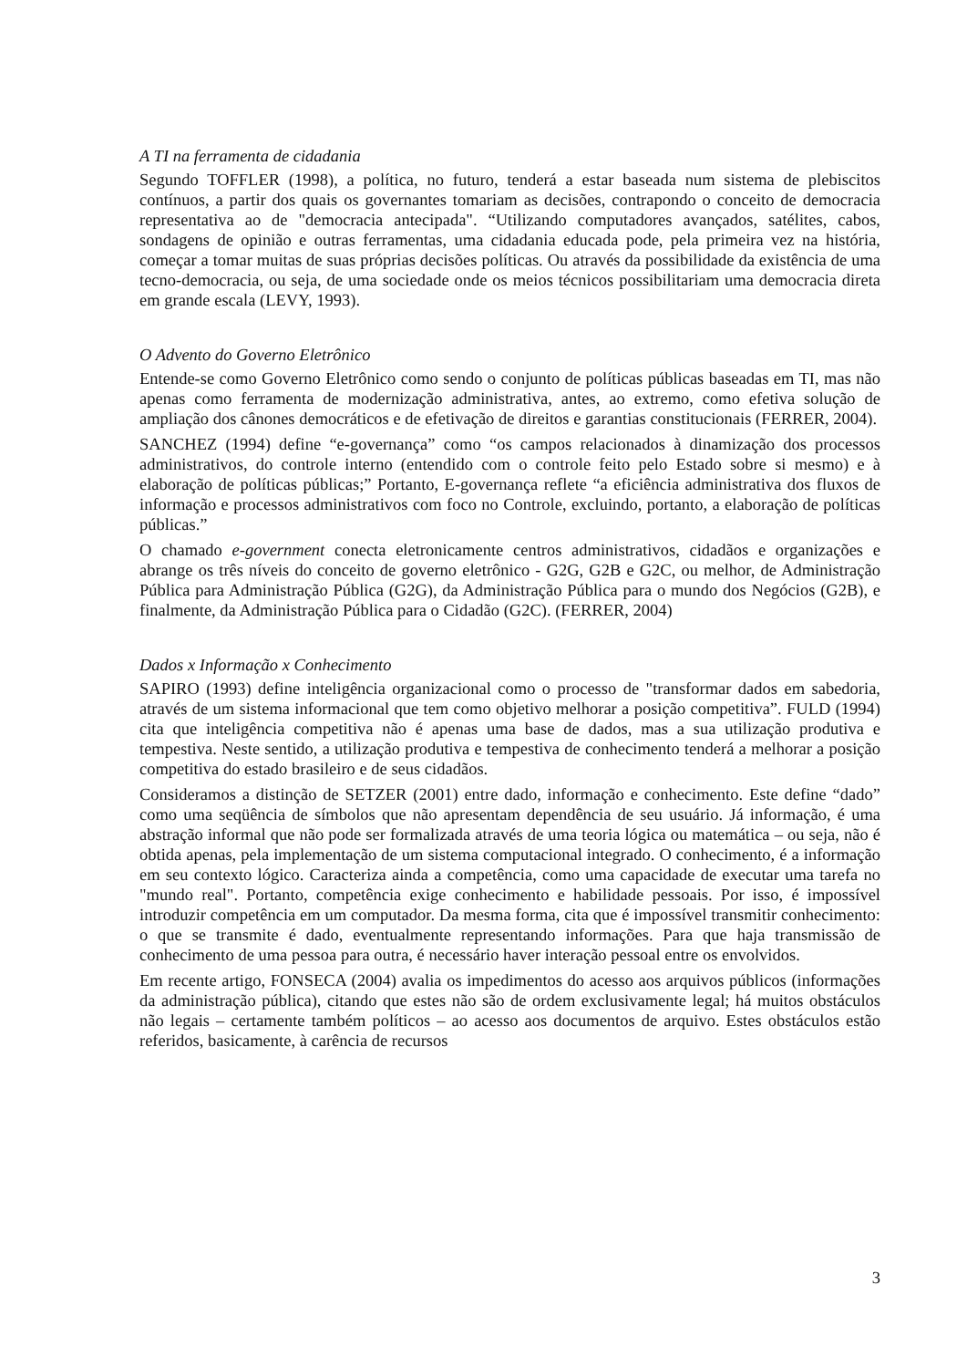A TI na ferramenta de cidadania
Segundo TOFFLER (1998), a política, no futuro, tenderá a estar baseada num sistema de plebiscitos contínuos, a partir dos quais os governantes tomariam as decisões, contrapondo o conceito de democracia representativa ao de "democracia antecipada". “Utilizando computadores avançados, satélites, cabos, sondagens de opinião e outras ferramentas, uma cidadania educada pode, pela primeira vez na história, começar a tomar muitas de suas próprias decisões políticas. Ou através da possibilidade da existência de uma tecno-democracia, ou seja, de uma sociedade onde os meios técnicos possibilitariam uma democracia direta em grande escala (LEVY, 1993).
O Advento do Governo Eletrônico
Entende-se como Governo Eletrônico como sendo o conjunto de políticas públicas baseadas em TI, mas não apenas como ferramenta de modernização administrativa, antes, ao extremo, como efetiva solução de ampliação dos cânones democráticos e de efetivação de direitos e garantias constitucionais (FERRER, 2004).
SANCHEZ (1994) define “e-governança” como “os campos relacionados à dinamização dos processos administrativos, do controle interno (entendido com o controle feito pelo Estado sobre si mesmo) e à elaboração de políticas públicas;” Portanto, E-governança reflete “a eficiência administrativa dos fluxos de informação e processos administrativos com foco no Controle, excluindo, portanto, a elaboração de políticas públicas.”
O chamado e-government conecta eletronicamente centros administrativos, cidadãos e organizações e abrange os três níveis do conceito de governo eletrônico - G2G, G2B e G2C, ou melhor, de Administração Pública para Administração Pública (G2G), da Administração Pública para o mundo dos Negócios (G2B), e finalmente, da Administração Pública para o Cidadão (G2C). (FERRER, 2004)
Dados x Informação x Conhecimento
SAPIRO (1993) define inteligência organizacional como o processo de "transformar dados em sabedoria, através de um sistema informacional que tem como objetivo melhorar a posição competitiva”. FULD (1994) cita que inteligência competitiva não é apenas uma base de dados, mas a sua utilização produtiva e tempestiva. Neste sentido, a utilização produtiva e tempestiva de conhecimento tenderá a melhorar a posição competitiva do estado brasileiro e de seus cidadãos.
Consideramos a distinção de SETZER (2001) entre dado, informação e conhecimento. Este define “dado” como uma seqüência de símbolos que não apresentam dependência de seu usuário. Já informação, é uma abstração informal que não pode ser formalizada através de uma teoria lógica ou matemática – ou seja, não é obtida apenas, pela implementação de um sistema computacional integrado. O conhecimento, é a informação em seu contexto lógico. Caracteriza ainda a competência, como uma capacidade de executar uma tarefa no "mundo real". Portanto, competência exige conhecimento e habilidade pessoais. Por isso, é impossível introduzir competência em um computador. Da mesma forma, cita que é impossível transmitir conhecimento: o que se transmite é dado, eventualmente representando informações. Para que haja transmissão de conhecimento de uma pessoa para outra, é necessário haver interação pessoal entre os envolvidos.
Em recente artigo, FONSECA (2004) avalia os impedimentos do acesso aos arquivos públicos (informações da administração pública), citando que estes não são de ordem exclusivamente legal; há muitos obstáculos não legais – certamente também políticos – ao acesso aos documentos de arquivo. Estes obstáculos estão referidos, basicamente, à carência de recursos
3